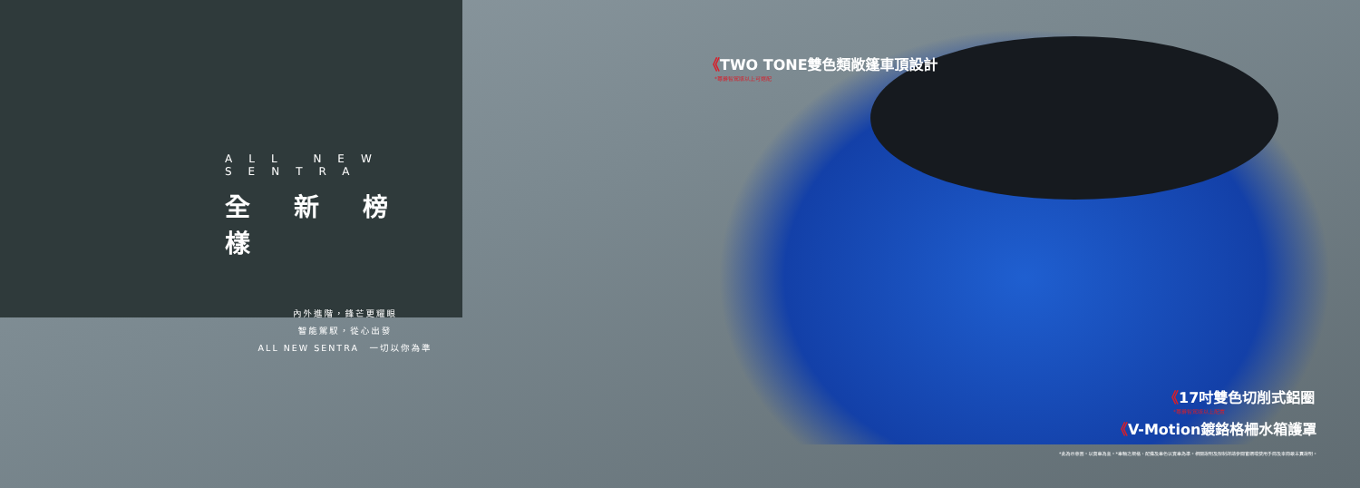ALL NEW SENTRA
全新榜樣
內外進階，鋒芒更耀眼
智能駕馭，從心出發
ALL NEW SENTRA　一切以你為準
《TWO TONE雙色類敞篷車頂設計
*尊爵智駕版以上可選配
《17吋雙色切削式鋁圈
*尊爵智駕版以上配置
《V-Motion鍍鉻格柵水箱護罩
*此為示意圖，以實車為主。*車輛之規格、配備及車色以實車為準。相關說明及限制詳請參閱官網或使用手冊及本冊最末頁說明。